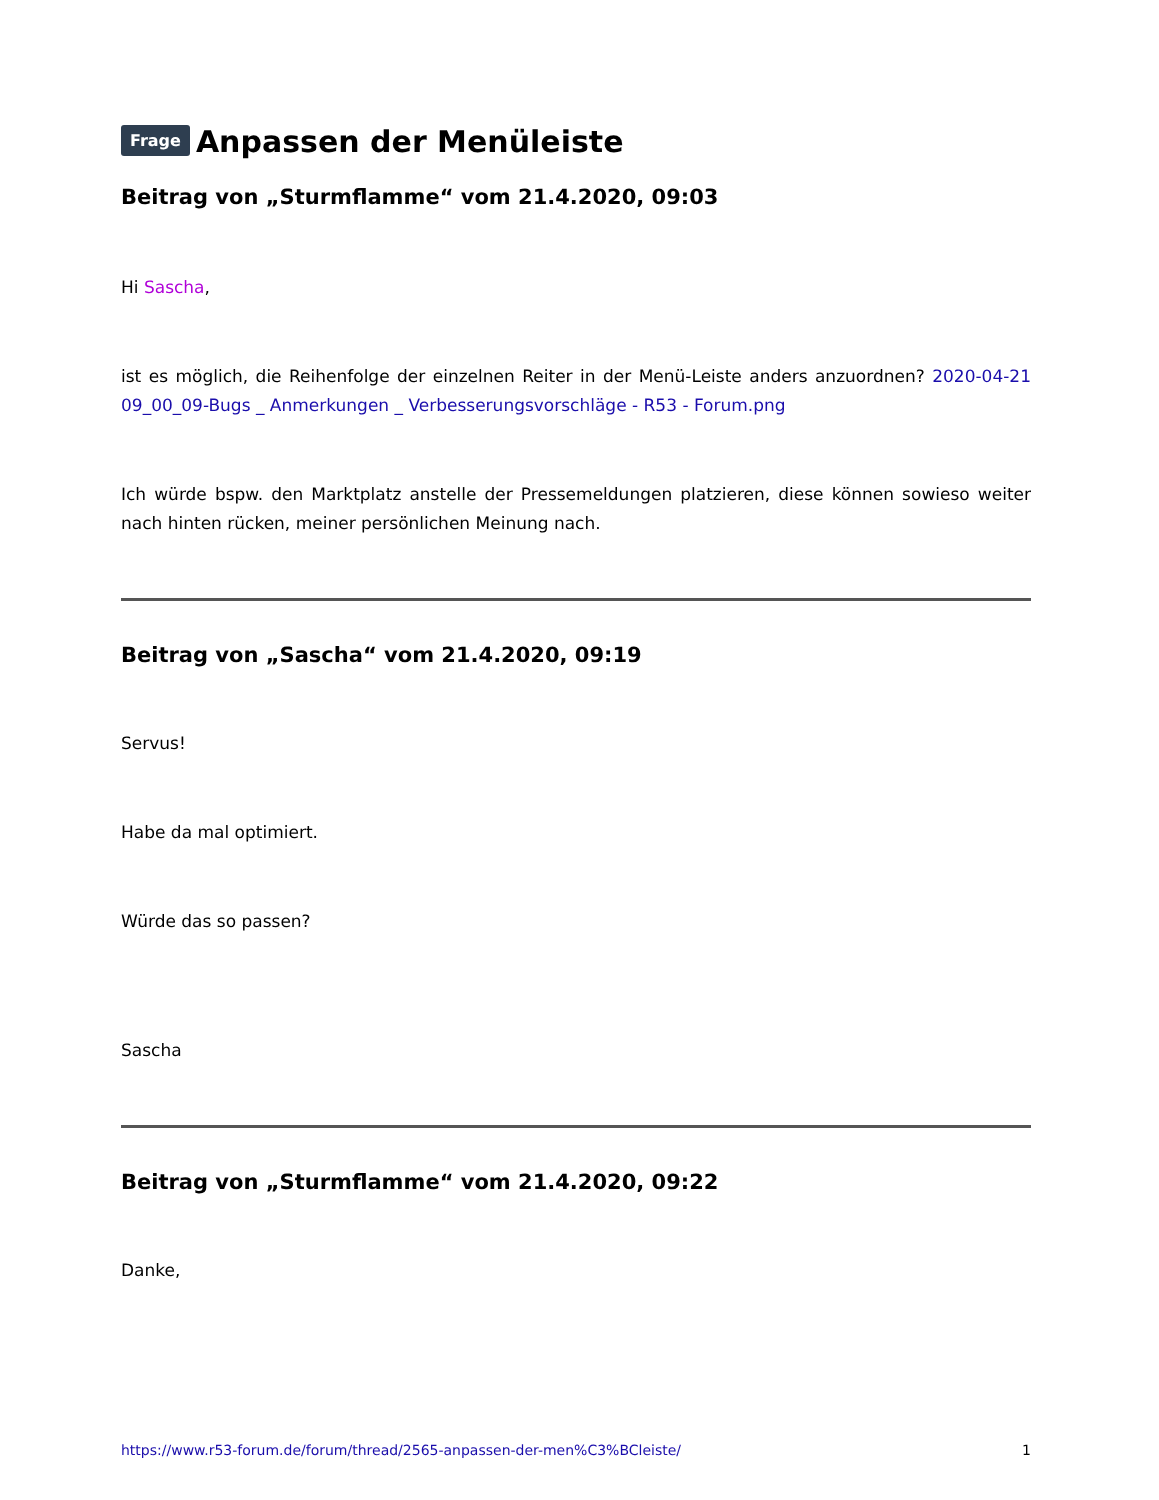Frage Anpassen der Menüleiste
Beitrag von „Sturmflamme“ vom 21.4.2020, 09:03
Hi Sascha,
ist es möglich, die Reihenfolge der einzelnen Reiter in der Menü-Leiste anders anzuordnen? 2020-04-21 09_00_09-Bugs _ Anmerkungen _ Verbesserungsvorschläge - R53 - Forum.png
Ich würde bspw. den Marktplatz anstelle der Pressemeldungen platzieren, diese können sowieso weiter nach hinten rücken, meiner persönlichen Meinung nach.
Beitrag von „Sascha“ vom 21.4.2020, 09:19
Servus!
Habe da mal optimiert.
Würde das so passen?
Sascha
Beitrag von „Sturmflamme“ vom 21.4.2020, 09:22
Danke,
https://www.r53-forum.de/forum/thread/2565-anpassen-der-men%C3%BCleiste/ 1